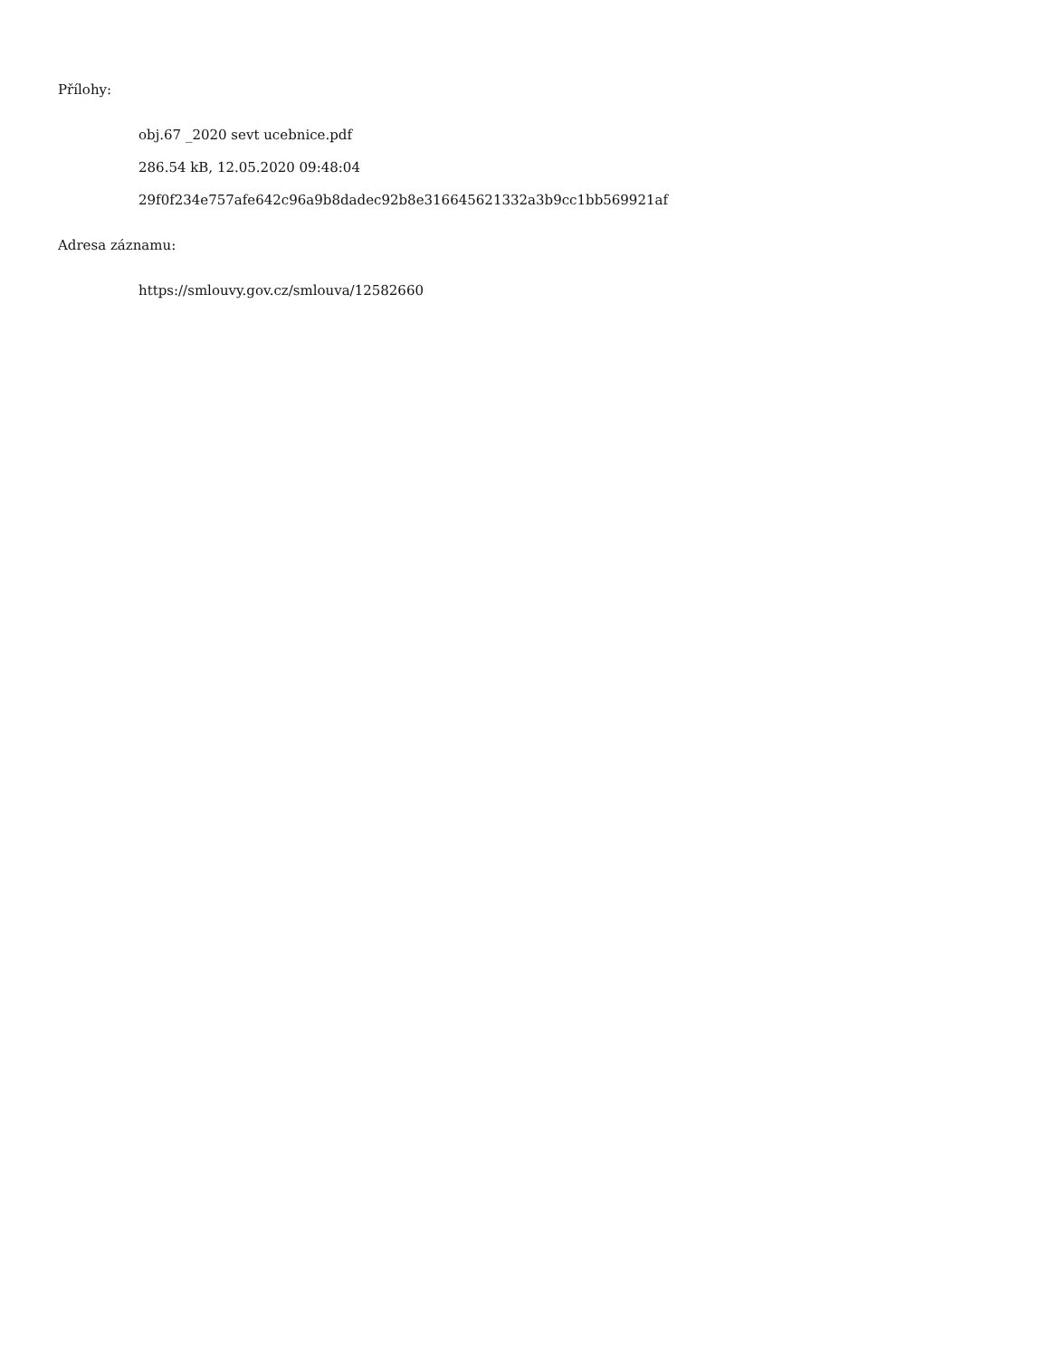Přílohy:
obj.67 _2020 sevt ucebnice.pdf
286.54 kB, 12.05.2020 09:48:04
29f0f234e757afe642c96a9b8dadec92b8e316645621332a3b9cc1bb569921af
Adresa záznamu:
https://smlouvy.gov.cz/smlouva/12582660